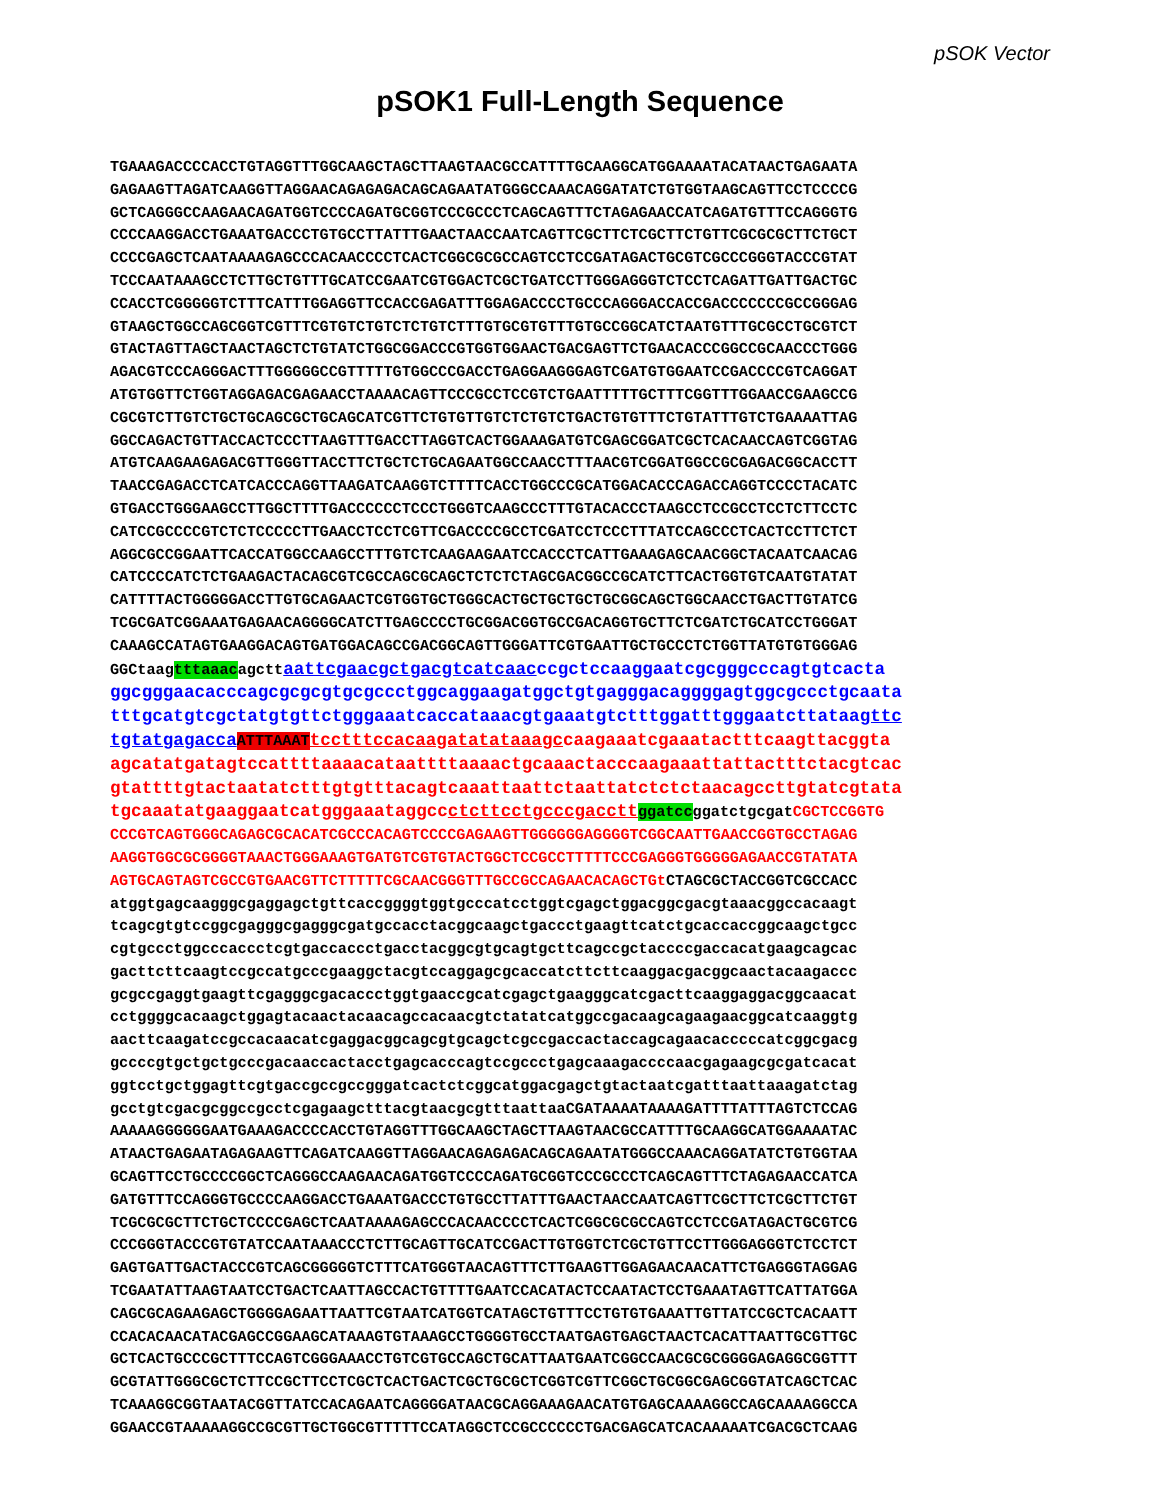pSOK Vector
pSOK1 Full-Length Sequence
TGAAAGACCCCACCTGTAGGTTTGGCAAGCTAGCTTAAGTAACGCCATTTTGCAAGGCATGGAAAATACATAACTGAGAATA GAGAAGTTAGATCAAGGTTAGGAACAGAGAGACAGCAGAATATGGGCCAAACAGGATATCTGTGGTAAGCAGTTCCTCCCCG GCTCAGGGCCAAGAACAGATGGTCCCCAGATGCGGTCCCGCCCTCAGCAGTTTCTAGAGAACCATCAGATGTTTCCAGGGTG CCCCAAGGACCTGAAATGACCCTGTGCCTTATTTGAACTAACCAATCAGTTCGCTTCTCGCTTCTGTTCGCGCGCTTCTGCT CCCCGAGCTCAATAAAAGAGCCCACAACCCCTCACTCGGCGCGCCAGTCCTCCGATAGACTGCGTCGCCCGGGTACCCGTAT TCCCAATAAAGCCTCTTGCTGTTTGCATCCGAATCGTGGACTCGCTGATCCTTGGGAGGGTCTCCTCAGATTGATTGACTGC CCACCTCGGGGGTCTTTCATTTGGAGGTTCCACCGAGATTTGGAGACCCCTGCCCAGGGACCACCGACCCCCCCGCCGGGAG GTAAGCTGGCCAGCGGTCGTTTCGTGTCTGTCTCTGTCTTTGTGCGTGTTTGTGCCGGCATCTAATGTTTGCGCCTGCGTCT GTACTAGTTAGCTAACTAGCTCTGTATCTGGCGGACCCGTGGTGGAACTGACGAGTTCTGAACACCCGGCCGCAACCCTGGG AGACGTCCCAGGGACTTTGGGGGCCGTTTTTGTGGCCCGACCTGAGGAAGGGAGTCGATGTGGAATCCGACCCCGTCAGGAT ATGTGGTTCTGGTAGGAGACGAGAACCTAAAACAGTTCCCGCCTCCGTCTGAATTTTTGCTTTCGGTTTGGAACCGAAGCCG CGCGTCTTGTCTGCTGCAGCGCTGCAGCATCGTTCTGTGTTGTCTCTGTCTGACTGTGTTTCTGTATTTGTCTGAAAATTAG GGCCAGACTGTTACCACTCCCTTAAGTTTGACCTTAGGTCACTGGAAAGATGTCGAGCGGATCGCTCACAACCAGTCGGTAG ATGTCAAGAAGAGACGTTGGGTTACCTTCTGCTCTGCAGAATGGCCAACCTTTAACGTCGGATGGCCGCGAGACGGCACCTT TAACCGAGACCTCATCACCCAGGTTAAGATCAAGGTCTTTTCACCTGGCCCGCATGGACACCCAGACCAGGTCCCCTACATC GTGACCTGGGAAGCCTTGGCTTTTGACCCCCCTCCCTGGGTCAAGCCCTTTGTACACCCTAAGCCTCCGCCTCCTCTTCCTC CATCCGCCCCGTCTCTCCCCCTTGAACCTCCTCGTTCGACCCCGCCTCGATCCTCCCTTTATCCAGCCCTCACTCCTTCTCT AGGCGCCGGAATTCACCATGGCCAAGCCTTTGTCTCAAGAAGAATCCACCCTCATTGAAAGAGCAACGGCTACAATCAACAG CATCCCCATCTCTGAAGACTACAGCGTCGCCAGCGCAGCTCTCTCTAGCGACGGCCGCATCTTCACTGGTGTCAATGTATAT CATTTTACTGGGGGACCTTGTGCAGAACTCGTGGTGCTGGGCACTGCTGCTGCTGCGGCAGCTGGCAACCTGACTTGTATCG TCGCGATCGGAAATGAGAACAGGGGCATCTTGAGCCCCTGCGGACGGTGCCGACAGGTGCTTCTCGATCTGCATCCTGGGAT CAAAGCCATAGTGAAGGACAGTGATGGACAGCCGACGGCAGTTGGGATTCGTGAATTGCTGCCCTCTGGTTATGTGTGGGAG GGCtaagtttaaacagcttaattcgaacgctgacgtcatcaac ccgctccaaggaatcgcgggcccagtgtcacta ggcgggaacacccagcgcgcgtgcgccctggcaggaagatggctgtgagggacaggggagtggcgccctgcaata tttgcatgtcgctatgtgttctgggaaatcaccataaacgtgaaatgtctttggatttgggaatcttataagttc tgtatgagacca ATTTAAAT tcctttccacaagatatataaagccaagaaatcgaaatactttcaagttacggta agcatatgatagtccattttaaaacataattttaaaactgcaaactacccaagaaattattactttctacgtcac gtattttgtactaatatctttgtgtttacagtcaaattaattctaattatctctctaacagccttgtatcgtata tgcaaatatgaaggaatcatgggaaataggccctcttcctgcccgacctt ggatccggatctgcgatCGCTCCGGTG CCCGTCAGTGGGCAGAGCGCACATCGCCCACAGTCCCCGAGAAGTTGGGGGGAGGGGTCGGCAATTGAACCGGTGCCTAGAG AAGGTGGCGCGGGGTAAACTGGGAAAGTGATGTCGTGTACTGGCTCCGCCTTTTTCCCGAGGGTGGGGGAGAACCGTATATA AGTGCAGTAGTCGCCGTGAACGTTCTTTTTCGCAACGGGTTTGCCGCCAGAACACAGCTGt CTAGCGCTACCGGTCGCCACC atggtgagcaagggcgaggagctgttcaccggggtggtgcccatcctggtcgagctggacggcgacgtaaacggccacaagt tcagcgtgtccggcgagggcgagggcgatgccacctacggcaagctgaccctgaagttcatctgcaccaccggcaagctgcc cgtgccctggcccaccctcgtgaccaccctgacctacggcgtgcagtgcttcagccgctaccccgaccacatgaagcagcac gacttcttcaagtccgccatgcccgaaggctacgtccaggagcgcaccatcttcttcaaggacgacggcaactacaagaccc gcgccgaggtgaagttcgagggcgacaccctggtgaaccgcatcgagctgaagggcatcgacttcaaggaggacggcaacat cctggggcacaagctggagtacaactacaacagccacaacgtctatatcatggccgacaagcagaagaacggcatcaaggtg aacttcaagatccgccacaacatcgaggacggcagcgtgcagctcgccgaccactaccagcagaacacccccatcggcgacg gccccgtgctgctgcccgacaaccactacctgagcacccagtccgccctgagcaaagaccccaacgagaagcgcgatcacat ggtcctgctggagttcgtgaccgccgccgggatcactctcggcatggacgagctgtactaatcgatttaattaaagatctag gcctgtcgacgcggccgcctcgagaagctttacgtaacgcgtttaattaaCGATAAAATAAAAGATTTTATTTAGTCTCCAG AAAAAGGGGGGAATGAAAGACCCCACCTGTAGGTTTGGCAAGCTAGCTTAAGTAACGCCATTTTGCAAGGCATGGAAAATAC ATAACTGAGAATAGAGAAGTTCAGATCAAGGTTAGGAACAGAGAGACAGCAGAATATGGGCCAAACAGGATATCTGTGGTAA GCAGTTCCTGCCCCGGCTCAGGGCCAAGAACAGATGGTCCCCAGATGCGGTCCCGCCCTCAGCAGTTTCTAGAGAACCATCA GATGTTTCCAGGGTGCCCCAAGGACCTGAAATGACCCTGTGCCTTATTTGAACTAACCAATCAGTTCGCTTCTCGCTTCTGT TCGCGCGCTTCTGCTCCCCGAGCTCAATAAAAGAGCCCACAACCCCTCACTCGGCGCGCCAGTCCTCCGATAGACTGCGTCG CCCGGGTACCCGTGTATCCAATAAACCCTCTTGCAGTTGCATCCGACTTGTGGTCTCGCTGTTCCTTGGGAGGGTCTCCTCT GAGTGATTGACTACCCGTCAGCGGGGGTCTTTCATGGGTAACAGTTTCTTGAAGTTGGAGAACAACATTCTGAGGGTAGGAG TCGAATATTAAGTAATCCTGACTCAATTAGCCACTGTTTTGAATCCACATACTCCAATACTCCTGAAATAGTTCATTATGGA CAGCGCAGAAGAGCTGGGGAGAATTAATTCGTAATCATGGTCATAGCTGTTTCCTGTGTGAAATTGTTATCCGCTCACAATT CCACACAACATACGAGCCGGAAGCATAAAGTGTAAAGCCTGGGGTGCCTAATGAGTGAGCTAACTCACATTAATTGCGTTGC GCTCACTGCCCGCTTTCCAGTCGGGAAACCTGTCGTGCCAGCTGCATTAATGAATCGGCCAACGCGCGGGGAGAGGCGGTTT GCGTATTGGGCGCTCTTCCGCTTCCTCGCTCACTGACTCGCTGCGCTCGGTCGTTCGGCTGCGGCGAGCGGTATCAGCTCAC TCAAAGGCGGTAATACGGTTATCCACAGAATCAGGGGATAACGCAGGAAAGAACATGTGAGCAAAAGGCCAGCAAAAGGCCA GGAACCGTAAAAAGGCCGCGTTGCTGGCGTTTTTCCATAGGCTCCGCCCCCCTGACGAGCATCACAAAAATCGACGCTCAAG